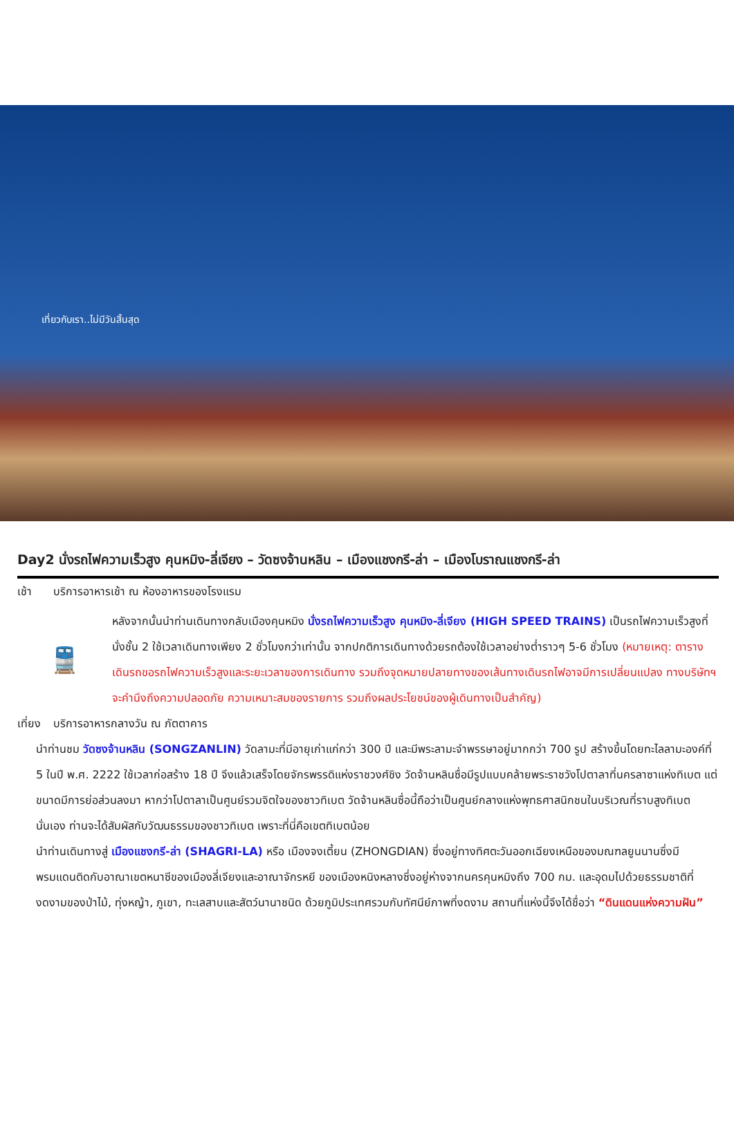เที่ยวกับเรา..ไม่มีวันสิ้นสุด
Day2 นั่งรถไฟความเร็วสูง คุนหมิง-ลี่เจียง – วัดซงจ้านหลิน – เมืองแชงกรี-ล่า – เมืองโบราณแชงกรี-ล่า
เช้า บริการอาหารเช้า ณ ห้องอาหารของโรงแรม
🚆
หลังจากนั้นนำท่านเดินทางกลับเมืองคุนหมิง นั่งรถไฟความเร็วสูง คุนหมิง-ลี่เจียง (HIGH SPEED TRAINS) เป็นรถไฟความเร็วสูงที่นั่งชั้น 2 ใช้เวลาเดินทางเพียง 2 ชั่วโมงกว่าเท่านั้น จากปกติการเดินทางด้วยรถต้องใช้เวลาอย่างต่ำราวๆ 5-6 ชั่วโมง (หมายเหตุ: ตารางเดินรถขอรถไฟความเร็วสูงและระยะเวลาของการเดินทาง รวมถึงจุดหมายปลายทางของเส้นทางเดินรถไฟอาจมีการเปลี่ยนแปลง ทางบริษัทฯจะคำนึงถึงความปลอดภัย ความเหมาะสมของรายการ รวมถึงผลประโยชน์ของผู้เดินทางเป็นสำคัญ)
เที่ยง
บริการอาหารกลางวัน ณ ภัตตาคาร
นำท่านชม วัดซงจ้านหลิน (SONGZANLIN) วัดลามะที่มีอายุเก่าแก่กว่า 300 ปี และมีพระลามะจำพรรษาอยู่มากกว่า 700 รูป สร้างขึ้นโดยทะไลลามะองค์ที่ 5 ในปี พ.ศ. 2222 ใช้เวลาก่อสร้าง 18 ปี จึงแล้วเสร็จโดยจักรพรรดิแห่งราชวงศ์ชิง วัดจ้านหลินซื่อมีรูปแบบคล้ายพระราชวังโปตาลาที่นครลาซาแห่งทิเบต แต่ขนาดมีการย่อส่วนลงมา หากว่าโปตาลาเป็นศูนย์รวมจิตใจของชาวทิเบต วัดจ้านหลินซื่อนี้ถือว่าเป็นศูนย์กลางแห่งพุทธศาสนิกชนในบริเวณที่ราบสูงทิเบตนั่นเอง ท่านจะได้สัมผัสกับวัฒนธรรมของชาวทิเบต เพราะที่นี่คือเขตทิเบตน้อย
นำท่านเดินทางสู่ เมืองแชงกรี-ล่า (SHAGRI-LA) หรือ เมืองจงเตี้ยน (ZHONGDIAN) ซึ่งอยู่ทางทิศตะวันออกเฉียงเหนือของมณฑลยูนนานซึ่งมีพรมแดนติดกับอาณาเขตหนาซีของเมืองลี่เจียงและอาณาจักรหยี ของเมืองหนิงหลางซึ่งอยู่ห่างจากนครคุนหมิงถึง 700 กม. และอุดมไปด้วยธรรมชาติที่งดงามของป่าไม้, ทุ่งหญ้า, ภูเขา, ทะเลสาบและสัตว์นานาชนิด ด้วยภูมิประเทศรวมกับทัศนีย์ภาพที่งดงาม สถานที่แห่งนี้จึงได้ชื่อว่า “ดินแดนแห่งความฝัน”